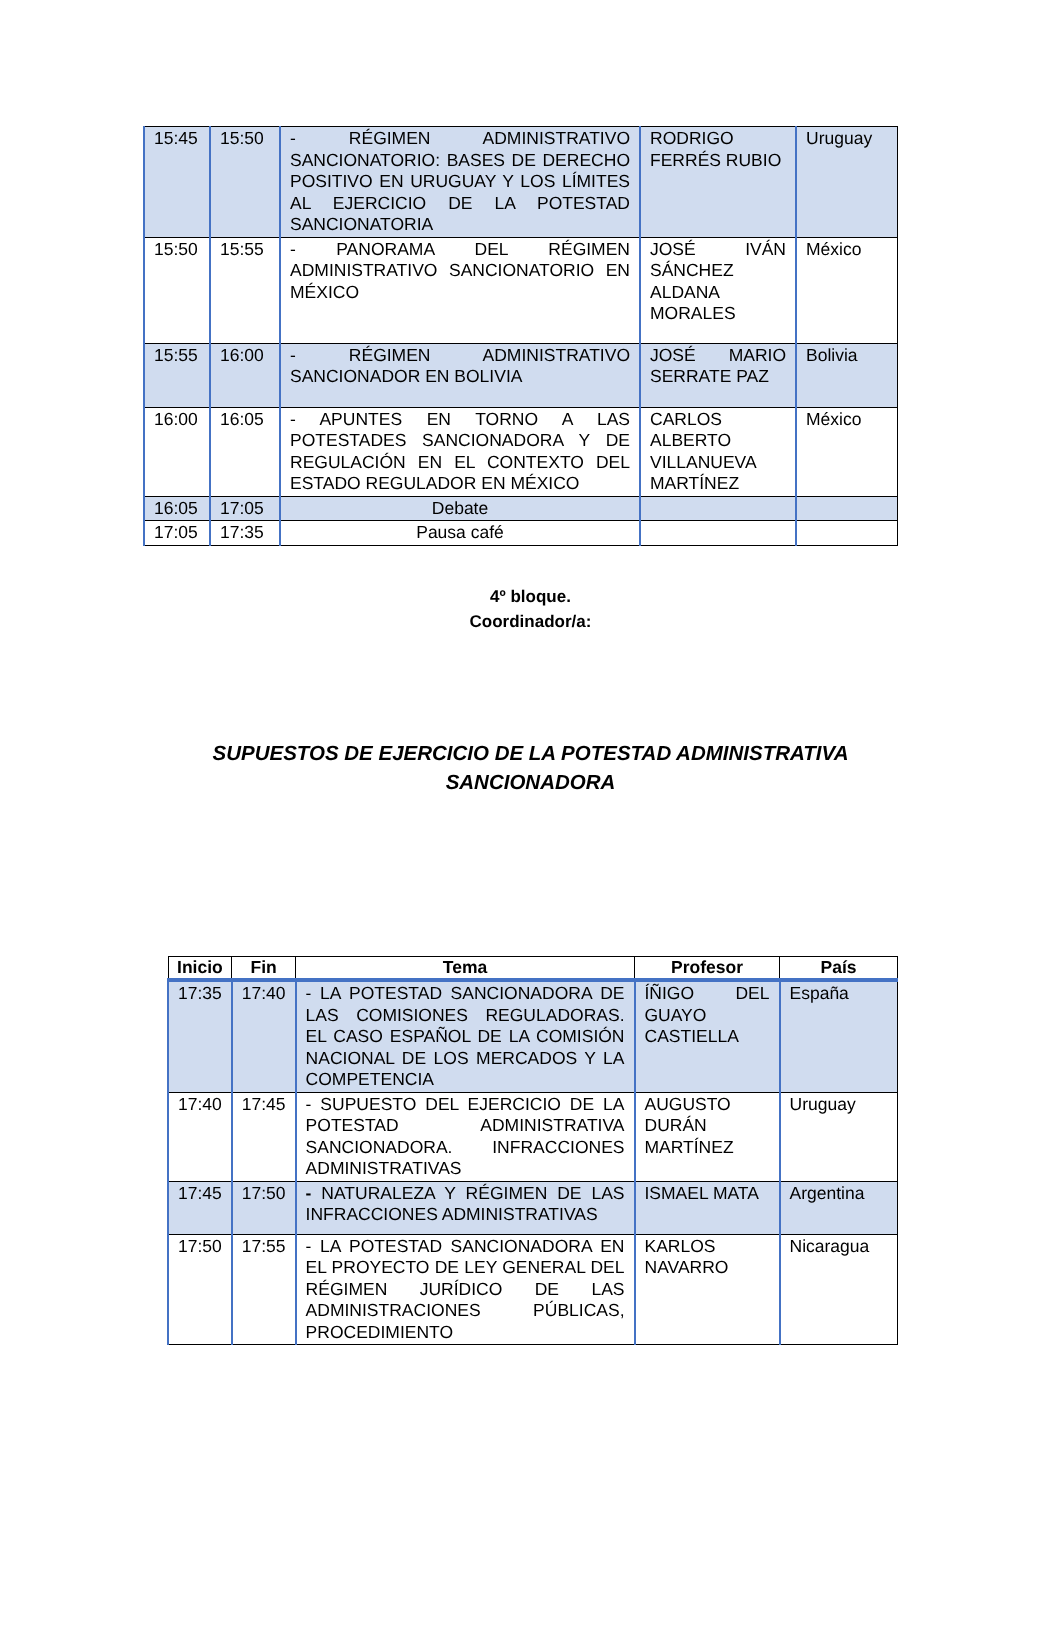| 15:45 | 15:50 | - RÉGIMEN ADMINISTRATIVO SANCIONATORIO: BASES DE DERECHO POSITIVO EN URUGUAY Y LOS LÍMITES AL EJERCICIO DE LA POTESTAD SANCIONATORIA | RODRIGO FERRÉS RUBIO | Uruguay |
| 15:50 | 15:55 | - PANORAMA DEL RÉGIMEN ADMINISTRATIVO SANCIONATORIO EN MÉXICO | JOSÉ IVÁN SÁNCHEZ ALDANA MORALES | México |
| 15:55 | 16:00 | - RÉGIMEN ADMINISTRATIVO SANCIONADOR EN BOLIVIA | JOSÉ MARIO SERRATE PAZ | Bolivia |
| 16:00 | 16:05 | - APUNTES EN TORNO A LAS POTESTADES SANCIONADORA Y DE REGULACIÓN EN EL CONTEXTO DEL ESTADO REGULADOR EN MÉXICO | CARLOS ALBERTO VILLANUEVA MARTÍNEZ | México |
| 16:05 | 17:05 | Debate | | |
| 17:05 | 17:35 | Pausa café | | |
4º bloque.
Coordinador/a:
SUPUESTOS DE EJERCICIO DE LA POTESTAD ADMINISTRATIVA
SANCIONADORA
| Inicio | Fin | Tema | Profesor | País |
| --- | --- | --- | --- | --- |
| 17:35 | 17:40 | - LA POTESTAD SANCIONADORA DE LAS COMISIONES REGULADORAS. EL CASO ESPAÑOL DE LA COMISIÓN NACIONAL DE LOS MERCADOS Y LA COMPETENCIA | ÍÑIGO DEL GUAYO CASTIELLA | España |
| 17:40 | 17:45 | - SUPUESTO DEL EJERCICIO DE LA POTESTAD ADMINISTRATIVA SANCIONADORA. INFRACCIONES ADMINISTRATIVAS | AUGUSTO DURÁN MARTÍNEZ | Uruguay |
| 17:45 | 17:50 | - NATURALEZA Y RÉGIMEN DE LAS INFRACCIONES ADMINISTRATIVAS | ISMAEL MATA | Argentina |
| 17:50 | 17:55 | - LA POTESTAD SANCIONADORA EN EL PROYECTO DE LEY GENERAL DEL RÉGIMEN JURÍDICO DE LAS ADMINISTRACIONES PÚBLICAS, PROCEDIMIENTO | KARLOS NAVARRO | Nicaragua |